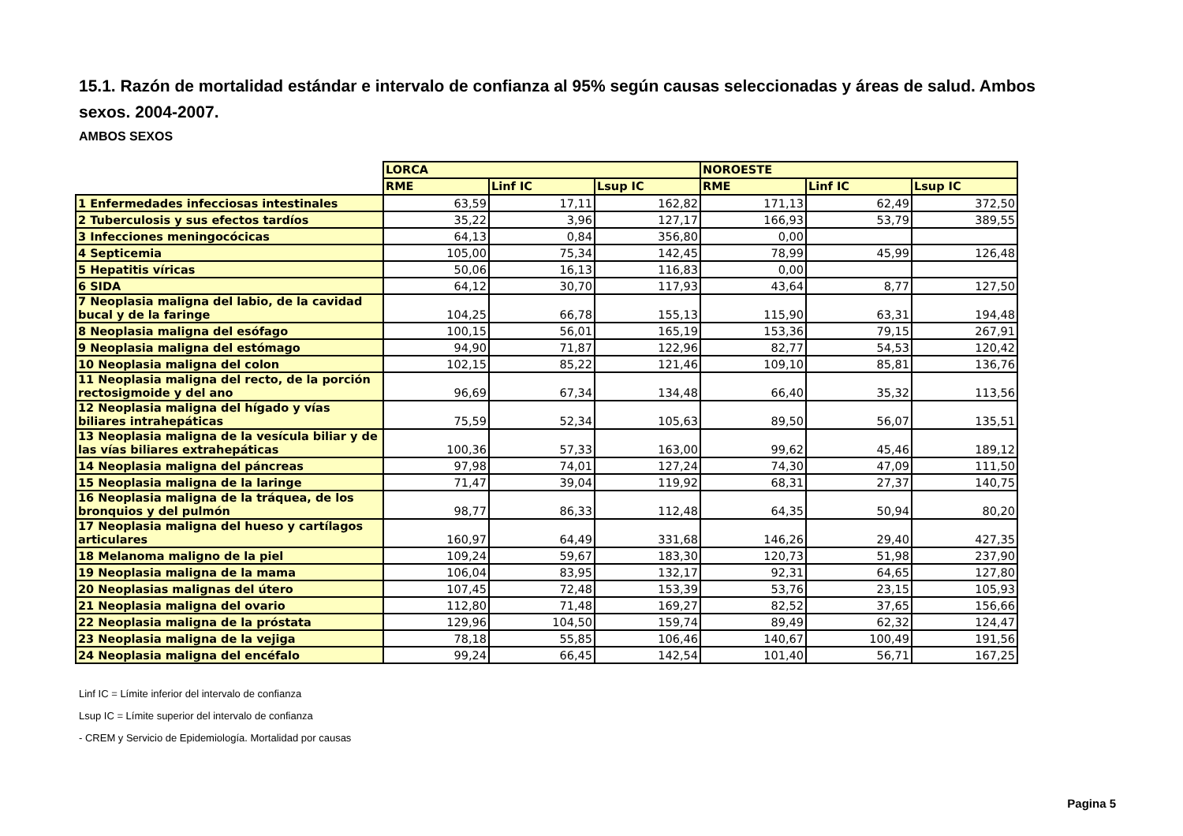15.1. Razón de mortalidad estándar e intervalo de confianza al 95% según causas seleccionadas y áreas de salud. Ambos sexos. 2004-2007.
AMBOS SEXOS
| | LORCA | | | NOROESTE | | |
| | RME | Linf IC | Lsup IC | RME | Linf IC | Lsup IC |
| 1 Enfermedades infecciosas intestinales | 63,59 | 17,11 | 162,82 | 171,13 | 62,49 | 372,50 |
| 2 Tuberculosis y sus efectos tardíos | 35,22 | 3,96 | 127,17 | 166,93 | 53,79 | 389,55 |
| 3 Infecciones meningocócicas | 64,13 | 0,84 | 356,80 | 0,00 | | |
| 4 Septicemia | 105,00 | 75,34 | 142,45 | 78,99 | 45,99 | 126,48 |
| 5 Hepatitis víricas | 50,06 | 16,13 | 116,83 | 0,00 | | |
| 6 SIDA | 64,12 | 30,70 | 117,93 | 43,64 | 8,77 | 127,50 |
| 7 Neoplasia maligna del labio, de la cavidad bucal y de la faringe | 104,25 | 66,78 | 155,13 | 115,90 | 63,31 | 194,48 |
| 8 Neoplasia maligna del esófago | 100,15 | 56,01 | 165,19 | 153,36 | 79,15 | 267,91 |
| 9 Neoplasia maligna del estómago | 94,90 | 71,87 | 122,96 | 82,77 | 54,53 | 120,42 |
| 10 Neoplasia maligna del colon | 102,15 | 85,22 | 121,46 | 109,10 | 85,81 | 136,76 |
| 11 Neoplasia maligna del recto, de la porción rectosigmoide y del ano | 96,69 | 67,34 | 134,48 | 66,40 | 35,32 | 113,56 |
| 12 Neoplasia maligna del hígado y vías biliares intrahepáticas | 75,59 | 52,34 | 105,63 | 89,50 | 56,07 | 135,51 |
| 13 Neoplasia maligna de la vesícula biliar y de las vías biliares extrahepáticas | 100,36 | 57,33 | 163,00 | 99,62 | 45,46 | 189,12 |
| 14 Neoplasia maligna del páncreas | 97,98 | 74,01 | 127,24 | 74,30 | 47,09 | 111,50 |
| 15 Neoplasia maligna de la laringe | 71,47 | 39,04 | 119,92 | 68,31 | 27,37 | 140,75 |
| 16 Neoplasia maligna de la tráquea, de los bronquios y del pulmón | 98,77 | 86,33 | 112,48 | 64,35 | 50,94 | 80,20 |
| 17 Neoplasia maligna del hueso y cartílagos articulares | 160,97 | 64,49 | 331,68 | 146,26 | 29,40 | 427,35 |
| 18 Melanoma maligno de la piel | 109,24 | 59,67 | 183,30 | 120,73 | 51,98 | 237,90 |
| 19 Neoplasia maligna de la mama | 106,04 | 83,95 | 132,17 | 92,31 | 64,65 | 127,80 |
| 20 Neoplasias malignas del útero | 107,45 | 72,48 | 153,39 | 53,76 | 23,15 | 105,93 |
| 21 Neoplasia maligna del ovario | 112,80 | 71,48 | 169,27 | 82,52 | 37,65 | 156,66 |
| 22 Neoplasia maligna de la próstata | 129,96 | 104,50 | 159,74 | 89,49 | 62,32 | 124,47 |
| 23 Neoplasia maligna de la vejiga | 78,18 | 55,85 | 106,46 | 140,67 | 100,49 | 191,56 |
| 24 Neoplasia maligna del encéfalo | 99,24 | 66,45 | 142,54 | 101,40 | 56,71 | 167,25 |
Linf IC = Límite inferior del intervalo de confianza
Lsup IC = Límite superior del intervalo de confianza
- CREM y Servicio de Epidemiología. Mortalidad por causas
Pagina 5